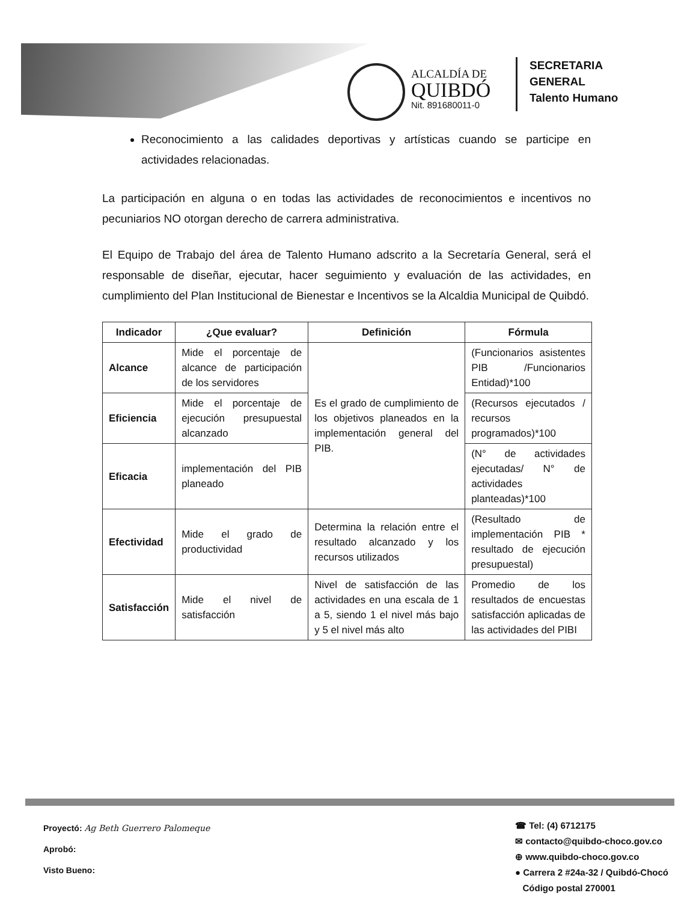ALCALDÍA DE
QUIBDÓ
Nit. 891680011-0
SECRETARIA
GENERAL
Talento Humano
Reconocimiento a las calidades deportivas y artísticas cuando se participe en actividades relacionadas.
La participación en alguna o en todas las actividades de reconocimientos e incentivos no pecuniarios NO otorgan derecho de carrera administrativa.
El Equipo de Trabajo del área de Talento Humano adscrito a la Secretaría General, será el responsable de diseñar, ejecutar, hacer seguimiento y evaluación de las actividades, en cumplimiento del Plan Institucional de Bienestar e Incentivos se la Alcaldia Municipal de Quibdó.
| Indicador | ¿Que evaluar? | Definición | Fórmula |
| --- | --- | --- | --- |
| Alcance | Mide el porcentaje de alcance de participación de los servidores | Es el grado de cumplimiento de los objetivos planeados en la implementación general del PIB. | (Funcionarios asistentes PIB /Funcionarios Entidad)*100 |
| Eficiencia | Mide el porcentaje de ejecución presupuestal alcanzado | | (Recursos ejecutados / recursos programados)*100 |
| Eficacia | implementación del PIB planeado | | (N° de actividades ejecutadas/ N° de actividades planteadas)*100 |
| Efectividad | Mide el grado de productividad | Determina la relación entre el resultado alcanzado y los recursos utilizados | (Resultado de implementación PIB * resultado de ejecución presupuestal) |
| Satisfacción | Mide el nivel de satisfacción | Nivel de satisfacción de las actividades en una escala de 1 a 5, siendo 1 el nivel más bajo y 5 el nivel más alto | Promedio de los resultados de encuestas satisfacción aplicadas de las actividades del PIBI |
Proyectó: Ag Beth Guerrero Palomeque
Aprobó:
Visto Bueno:
☎ Tel: (4) 6712175
✉ contacto@quibdo-choco.gov.co
⊕ www.quibdo-choco.gov.co
● Carrera 2 #24a-32 / Quibdó-Chocó
Código postal 270001